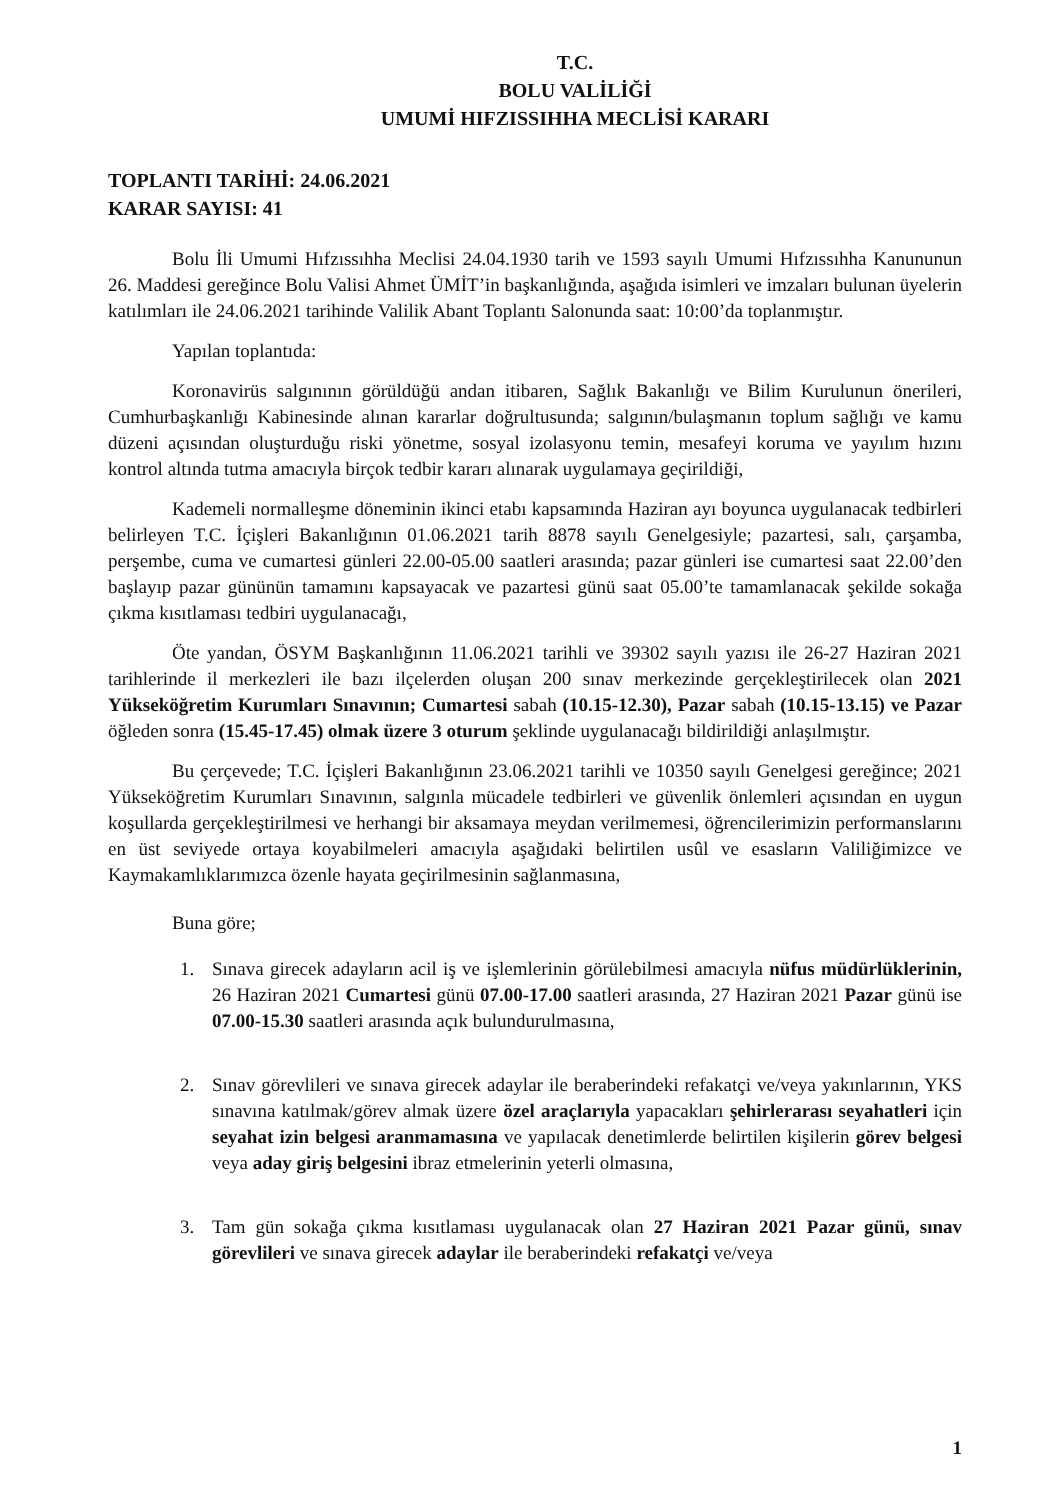T.C.
BOLU VALİLİĞİ
UMUMİ HIFZISSIHHA MECLİSİ KARARI
TOPLANTI TARİHİ: 24.06.2021
KARAR SAYISI: 41
Bolu İli Umumi Hıfzıssıhha Meclisi 24.04.1930 tarih ve 1593 sayılı Umumi Hıfzıssıhha Kanununun 26. Maddesi gereğince Bolu Valisi Ahmet ÜMİT’in başkanlığında, aşağıda isimleri ve imzaları bulunan üyelerin katılımları ile 24.06.2021 tarihinde Valilik Abant Toplantı Salonunda saat: 10:00’da toplanmıştır.
Yapılan toplantıda:
Koronavirüs salgınının görüldüğü andan itibaren, Sağlık Bakanlığı ve Bilim Kurulunun önerileri, Cumhurbaşkanlığı Kabinesinde alınan kararlar doğrultusunda; salgının/bulaşmanın toplum sağlığı ve kamu düzeni açısından oluşturduğu riski yönetme, sosyal izolasyonu temin, mesafeyi koruma ve yayılım hızını kontrol altında tutma amacıyla birçok tedbir kararı alınarak uygulamaya geçirildiği,
Kademeli normalleşme döneminin ikinci etabı kapsamında Haziran ayı boyunca uygulanacak tedbirleri belirleyen T.C. İçişleri Bakanlığının 01.06.2021 tarih 8878 sayılı Genelgesiyle; pazartesi, salı, çarşamba, perşembe, cuma ve cumartesi günleri 22.00-05.00 saatleri arasında; pazar günleri ise cumartesi saat 22.00’den başlayıp pazar gününün tamamını kapsayacak ve pazartesi günü saat 05.00’te tamamlanacak şekilde sokağa çıkma kısıtlaması tedbiri uygulanacağı,
Öte yandan, ÖSYM Başkanlığının 11.06.2021 tarihli ve 39302 sayılı yazısı ile 26-27 Haziran 2021 tarihlerinde il merkezleri ile bazı ilçelerden oluşan 200 sınav merkezinde gerçekleştirilecek olan 2021 Yükseköğretim Kurumları Sınavının; Cumartesi sabah (10.15-12.30), Pazar sabah (10.15-13.15) ve Pazar öğleden sonra (15.45-17.45) olmak üzere 3 oturum şeklinde uygulanacağı bildirildiği anlaşılmıştır.
Bu çerçevede; T.C. İçişleri Bakanlığının 23.06.2021 tarihli ve 10350 sayılı Genelgesi gereğince; 2021 Yükseköğretim Kurumları Sınavının, salgınla mücadele tedbirleri ve güvenlik önlemleri açısından en uygun koşullarda gerçekleştirilmesi ve herhangi bir aksamaya meydan verilmemesi, öğrencilerimizin performanslarını en üst seviyede ortaya koyabilmeleri amacıyla aşağıdaki belirtilen usûl ve esasların Valiliğimizce ve Kaymakamlıklarımızca özenle hayata geçirilmesinin sağlanmasına,
Buna göre;
1. Sınava girecek adayların acil iş ve işlemlerinin görülebilmesi amacıyla nüfus müdürlüklerinin, 26 Haziran 2021 Cumartesi günü 07.00-17.00 saatleri arasında, 27 Haziran 2021 Pazar günü ise 07.00-15.30 saatleri arasında açık bulundurulmasına,
2. Sınav görevlileri ve sınava girecek adaylar ile beraberindeki refakatçi ve/veya yakınlarının, YKS sınavına katılmak/görev almak üzere özel araçlarıyla yapacakları şehirlerarası seyahatleri için seyahat izin belgesi aranmamasına ve yapılacak denetimlerde belirtilen kişilerin görev belgesi veya aday giriş belgesini ibraz etmelerinin yeterli olmasına,
3. Tam gün sokağa çıkma kısıtlaması uygulanacak olan 27 Haziran 2021 Pazar günü, sınav görevlileri ve sınava girecek adaylar ile beraberindeki refakatçi ve/veya
1